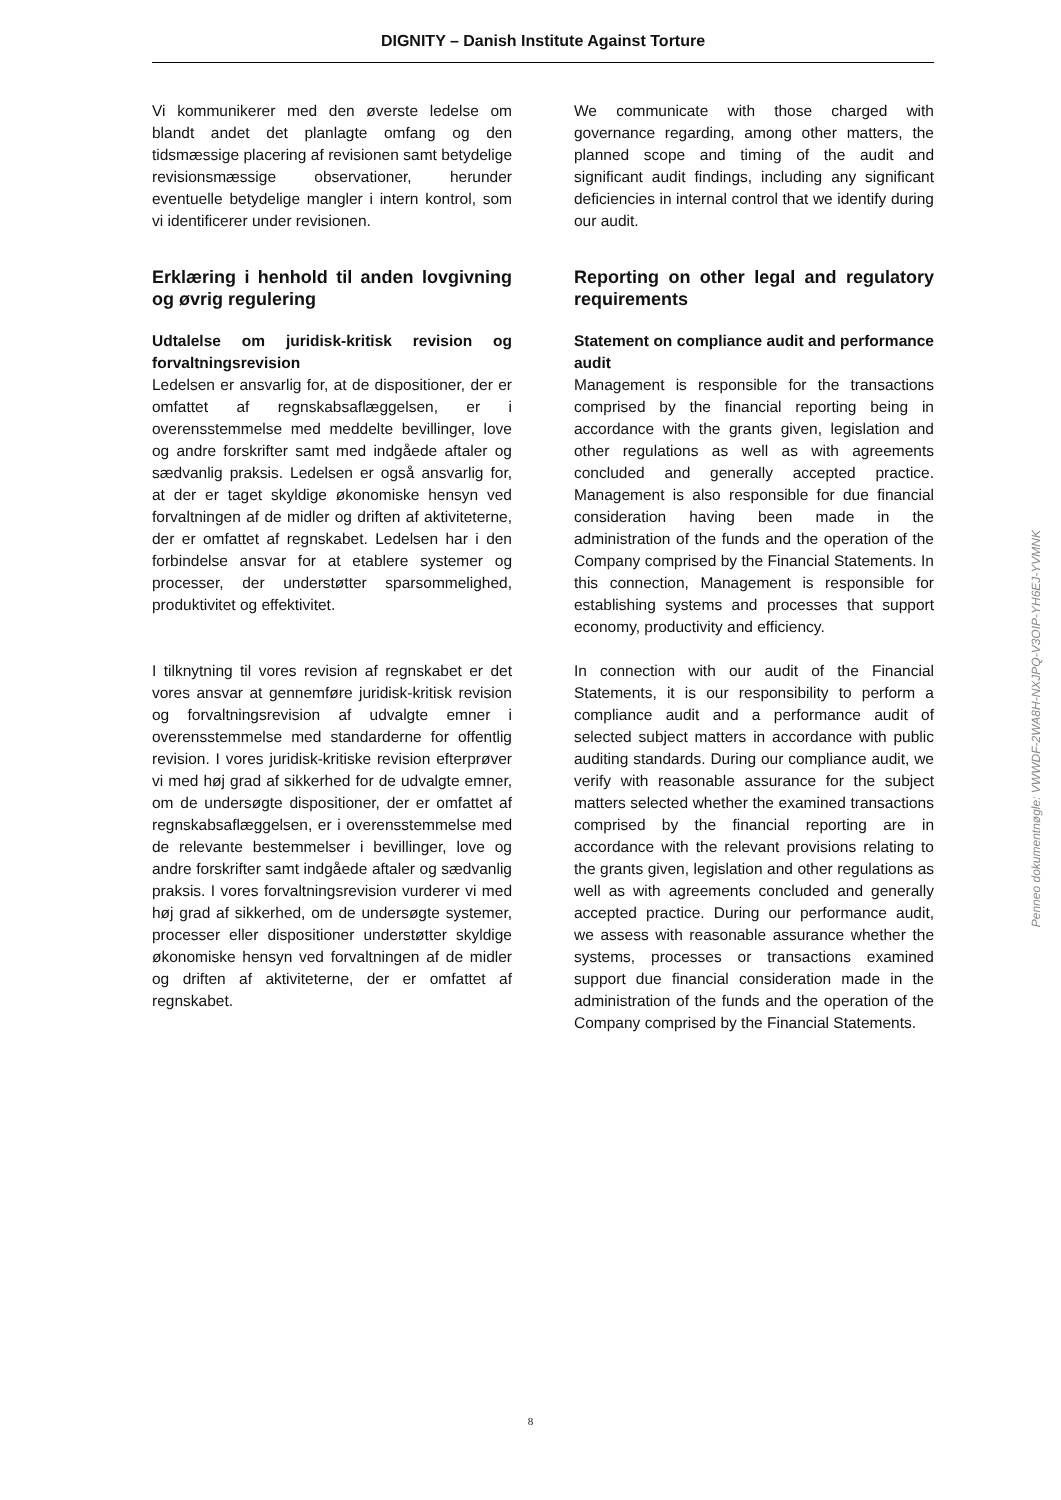DIGNITY – Danish Institute Against Torture
Vi kommunikerer med den øverste ledelse om blandt andet det planlagte omfang og den tidsmæssige placering af revisionen samt betydelige revisionsmæssige observationer, herunder eventuelle betydelige mangler i intern kontrol, som vi identificerer under revisionen.
Erklæring i henhold til anden lovgivning og øvrig regulering
Udtalelse om juridisk-kritisk revision og forvaltningsrevision
Ledelsen er ansvarlig for, at de dispositioner, der er omfattet af regnskabsaflæggelsen, er i overensstemmelse med meddelte bevillinger, love og andre forskrifter samt med indgåede aftaler og sædvanlig praksis. Ledelsen er også ansvarlig for, at der er taget skyldige økonomiske hensyn ved forvaltningen af de midler og driften af aktiviteterne, der er omfattet af regnskabet. Ledelsen har i den forbindelse ansvar for at etablere systemer og processer, der understøtter sparsommelighed, produktivitet og effektivitet.
I tilknytning til vores revision af regnskabet er det vores ansvar at gennemføre juridisk-kritisk revision og forvaltningsrevision af udvalgte emner i overensstemmelse med standarderne for offentlig revision. I vores juridisk-kritiske revision efterprøver vi med høj grad af sikkerhed for de udvalgte emner, om de undersøgte dispositioner, der er omfattet af regnskabsaflæggelsen, er i overensstemmelse med de relevante bestemmelser i bevillinger, love og andre forskrifter samt indgåede aftaler og sædvanlig praksis. I vores forvaltningsrevision vurderer vi med høj grad af sikkerhed, om de undersøgte systemer, processer eller dispositioner understøtter skyldige økonomiske hensyn ved forvaltningen af de midler og driften af aktiviteterne, der er omfattet af regnskabet.
We communicate with those charged with governance regarding, among other matters, the planned scope and timing of the audit and significant audit findings, including any significant deficiencies in internal control that we identify during our audit.
Reporting on other legal and regulatory requirements
Statement on compliance audit and performance audit
Management is responsible for the transactions comprised by the financial reporting being in accordance with the grants given, legislation and other regulations as well as with agreements concluded and generally accepted practice. Management is also responsible for due financial consideration having been made in the administration of the funds and the operation of the Company comprised by the Financial Statements. In this connection, Management is responsible for establishing systems and processes that support economy, productivity and efficiency.
In connection with our audit of the Financial Statements, it is our responsibility to perform a compliance audit and a performance audit of selected subject matters in accordance with public auditing standards. During our compliance audit, we verify with reasonable assurance for the subject matters selected whether the examined transactions comprised by the financial reporting are in accordance with the relevant provisions relating to the grants given, legislation and other regulations as well as with agreements concluded and generally accepted practice. During our performance audit, we assess with reasonable assurance whether the systems, processes or transactions examined support due financial consideration made in the administration of the funds and the operation of the Company comprised by the Financial Statements.
Penneo dokumentnøgle: VWWDF-2WA8H-NXJPQ-V3OIP-YH6EJ-YVMNK
8